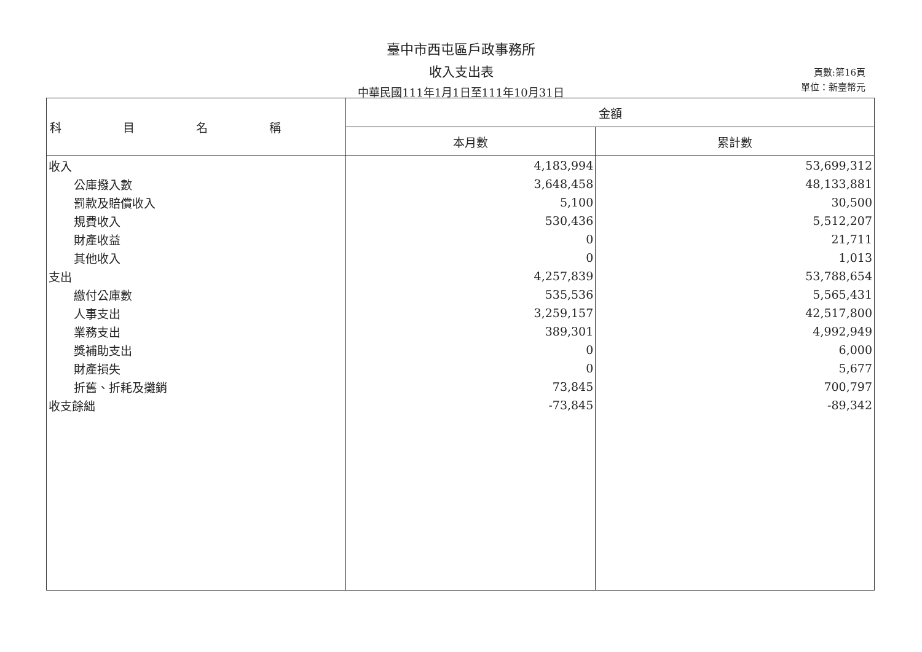臺中市西屯區戶政事務所
收入支出表
中華民國111年1月1日至111年10月31日
頁數:第16頁
單位：新臺幣元
| 科目名稱 | 金額 | |
| --- | --- | --- |
| | 本月數 | 累計數 |
| 收入 | 4,183,994 | 53,699,312 |
| 公庫撥入數 | 3,648,458 | 48,133,881 |
| 罰款及賠償收入 | 5,100 | 30,500 |
| 規費收入 | 530,436 | 5,512,207 |
| 財產收益 | 0 | 21,711 |
| 其他收入 | 0 | 1,013 |
| 支出 | 4,257,839 | 53,788,654 |
| 繳付公庫數 | 535,536 | 5,565,431 |
| 人事支出 | 3,259,157 | 42,517,800 |
| 業務支出 | 389,301 | 4,992,949 |
| 獎補助支出 | 0 | 6,000 |
| 財產損失 | 0 | 5,677 |
| 折舊、折耗及攤銷 | 73,845 | 700,797 |
| 收支餘絀 | -73,845 | -89,342 |